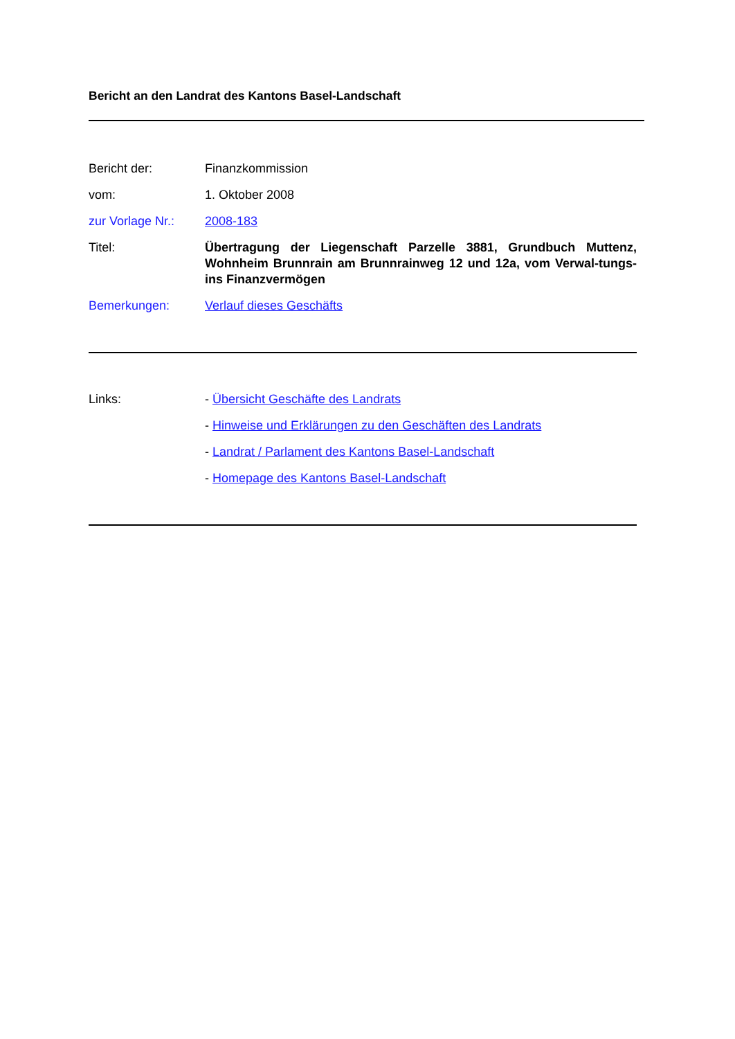Bericht an den Landrat des Kantons Basel-Landschaft
| Bericht der: | Finanzkommission |
| vom: | 1. Oktober 2008 |
| zur Vorlage Nr.: | 2008-183 |
| Titel: | Übertragung der Liegenschaft Parzelle 3881, Grundbuch Muttenz, Wohnheim Brunnrain am Brunnrainweg 12 und 12a, vom Verwal-tungs- ins Finanzvermögen |
| Bemerkungen: | Verlauf dieses Geschäfts |
| Links: | - Übersicht Geschäfte des Landrats |
| | - Hinweise und Erklärungen zu den Geschäften des Landrats |
| | - Landrat / Parlament des Kantons Basel-Landschaft |
| | - Homepage des Kantons Basel-Landschaft |